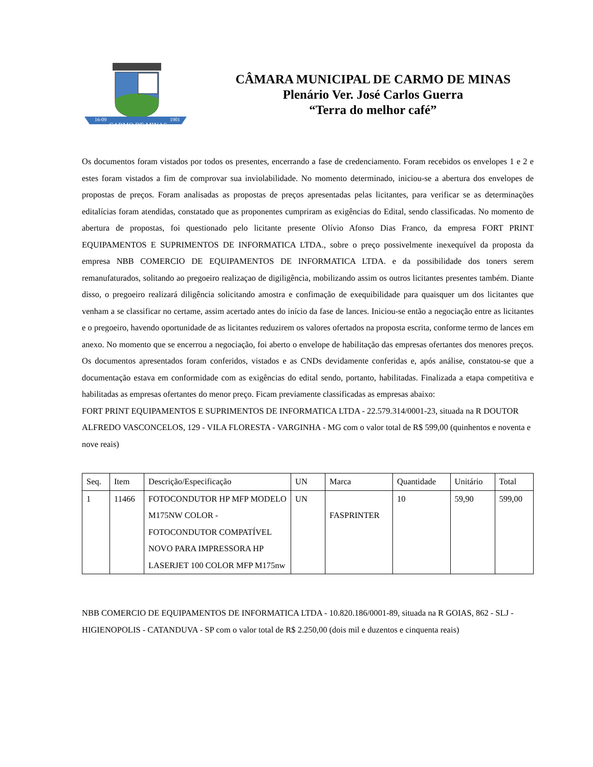CARMO DE MINAS
16-09
1901
CÂMARA MUNICIPAL DE CARMO DE MINAS
Plenário Ver. José Carlos Guerra
“Terra do melhor café”
Os documentos foram vistados por todos os presentes, encerrando a fase de credenciamento. Foram recebidos os envelopes 1 e 2 e estes foram vistados a fim de comprovar sua inviolabilidade. No momento determinado, iniciou-se a abertura dos envelopes de propostas de preços. Foram analisadas as propostas de preços apresentadas pelas licitantes, para verificar se as determinações editalícias foram atendidas, constatado que as proponentes cumpriram as exigências do Edital, sendo classificadas. No momento de abertura de propostas, foi questionado pelo licitante presente Olívio Afonso Dias Franco, da empresa FORT PRINT EQUIPAMENTOS E SUPRIMENTOS DE INFORMATICA LTDA., sobre o preço possivelmente inexequível da proposta da empresa NBB COMERCIO DE EQUIPAMENTOS DE INFORMATICA LTDA. e da possibilidade dos toners serem remanufaturados, solitando ao pregoeiro realizaçao de digiligência, mobilizando assim os outros licitantes presentes também. Diante disso, o pregoeiro realizará diligência solicitando amostra e confimação de exequibilidade para quaisquer um dos licitantes que venham a se classificar no certame, assim acertado antes do início da fase de lances. Iniciou-se então a negociação entre as licitantes e o pregoeiro, havendo oportunidade de as licitantes reduzirem os valores ofertados na proposta escrita, conforme termo de lances em anexo. No momento que se encerrou a negociação, foi aberto o envelope de habilitação das empresas ofertantes dos menores preços. Os documentos apresentados foram conferidos, vistados e as CNDs devidamente conferidas e, após análise, constatou-se que a documentação estava em conformidade com as exigências do edital sendo, portanto, habilitadas. Finalizada a etapa competitiva e habilitadas as empresas ofertantes do menor preço. Ficam previamente classificadas as empresas abaixo:
FORT PRINT EQUIPAMENTOS E SUPRIMENTOS DE INFORMATICA LTDA - 22.579.314/0001-23, situada na R DOUTOR ALFREDO VASCONCELOS, 129 - VILA FLORESTA - VARGINHA - MG com o valor total de R$ 599,00 (quinhentos e noventa e nove reais)
| Seq. | Item | Descrição/Especificação | UN | Marca | Quantidade | Unitário | Total |
| --- | --- | --- | --- | --- | --- | --- | --- |
| 1 | 11466 | FOTOCONDUTOR HP MFP MODELO M175NW COLOR - FOTOCONDUTOR COMPATÍVEL NOVO PARA IMPRESSORA HP LASERJET 100 COLOR MFP M175nw | UN | FASPRINTER | 10 | 59,90 | 599,00 |
NBB COMERCIO DE EQUIPAMENTOS DE INFORMATICA LTDA - 10.820.186/0001-89, situada na R GOIAS, 862 - SLJ - HIGIENOPOLIS - CATANDUVA - SP com o valor total de R$ 2.250,00 (dois mil e duzentos e cinquenta reais)